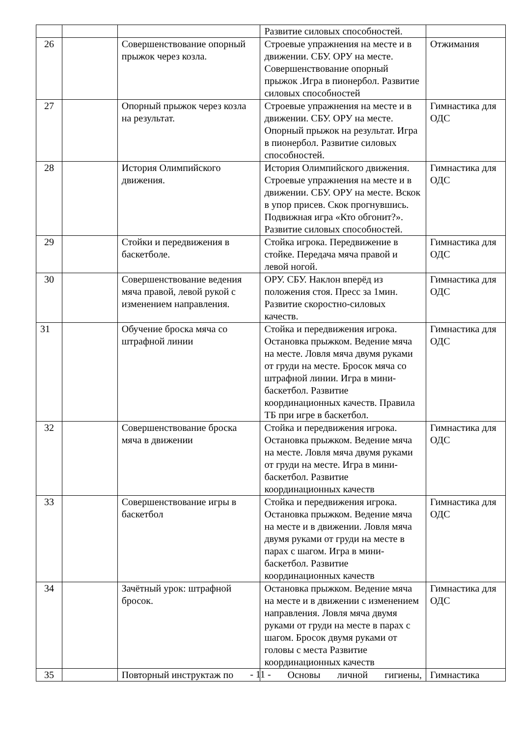| | | | Развитие силовых способностей. | |
| 26 | | Совершенствование опорный прыжок через козла. | Строевые упражнения на месте и в движении. СБУ. ОРУ на месте. Совершенствование опорный прыжок .Игра в пионербол. Развитие силовых способностей | Отжимания |
| 27 | | Опорный прыжок через козла на результат. | Строевые упражнения на месте и в движении. СБУ. ОРУ на месте. Опорный прыжок на результат. Игра в пионербол. Развитие силовых способностей. | Гимнастика для ОДС |
| 28 | | История Олимпийского движения. | История Олимпийского движения. Строевые упражнения на месте и в движении. СБУ. ОРУ на месте. Вскок в упор присев. Скок прогнувшись. Подвижная игра «Кто обгонит?». Развитие силовых способностей. | Гимнастика для ОДС |
| 29 | | Стойки и передвижения в баскетболе. | Стойка игрока. Передвижение в стойке. Передача мяча правой и левой ногой. | Гимнастика для ОДС |
| 30 | | Совершенствование ведения мяча правой, левой рукой с изменением направления. | ОРУ. СБУ. Наклон вперёд из положения стоя. Пресс за 1мин. Развитие скоростно-силовых качеств. | Гимнастика для ОДС |
| 31 | | Обучение броска мяча со штрафной линии | Стойка и передвижения игрока. Остановка прыжком. Ведение мяча на месте. Ловля мяча двумя руками от груди на месте. Бросок мяча со штрафной линии. Игра в мини-баскетбол. Развитие координационных качеств. Правила ТБ при игре в баскетбол. | Гимнастика для ОДС |
| 32 | | Совершенствование броска мяча в движении | Стойка и передвижения игрока. Остановка прыжком. Ведение мяча на месте. Ловля мяча двумя руками от груди на месте. Игра в мини-баскетбол. Развитие координационных качеств | Гимнастика для ОДС |
| 33 | | Совершенствование игры в баскетбол | Стойка и передвижения игрока. Остановка прыжком. Ведение мяча на месте и в движении. Ловля мяча двумя руками от груди на месте в парах с шагом. Игра в мини-баскетбол. Развитие координационных качеств | Гимнастика для ОДС |
| 34 | | Зачётный урок: штрафной бросок. | Остановка прыжком. Ведение мяча на месте и в движении с изменением направления. Ловля мяча двумя руками от груди на месте в парах с шагом. Бросок двумя руками от головы с места Развитие координационных качеств | Гимнастика для ОДС |
| 35 | | Повторный инструктаж по | Основы личной гигиены, | Гимнастика |
- 11 -